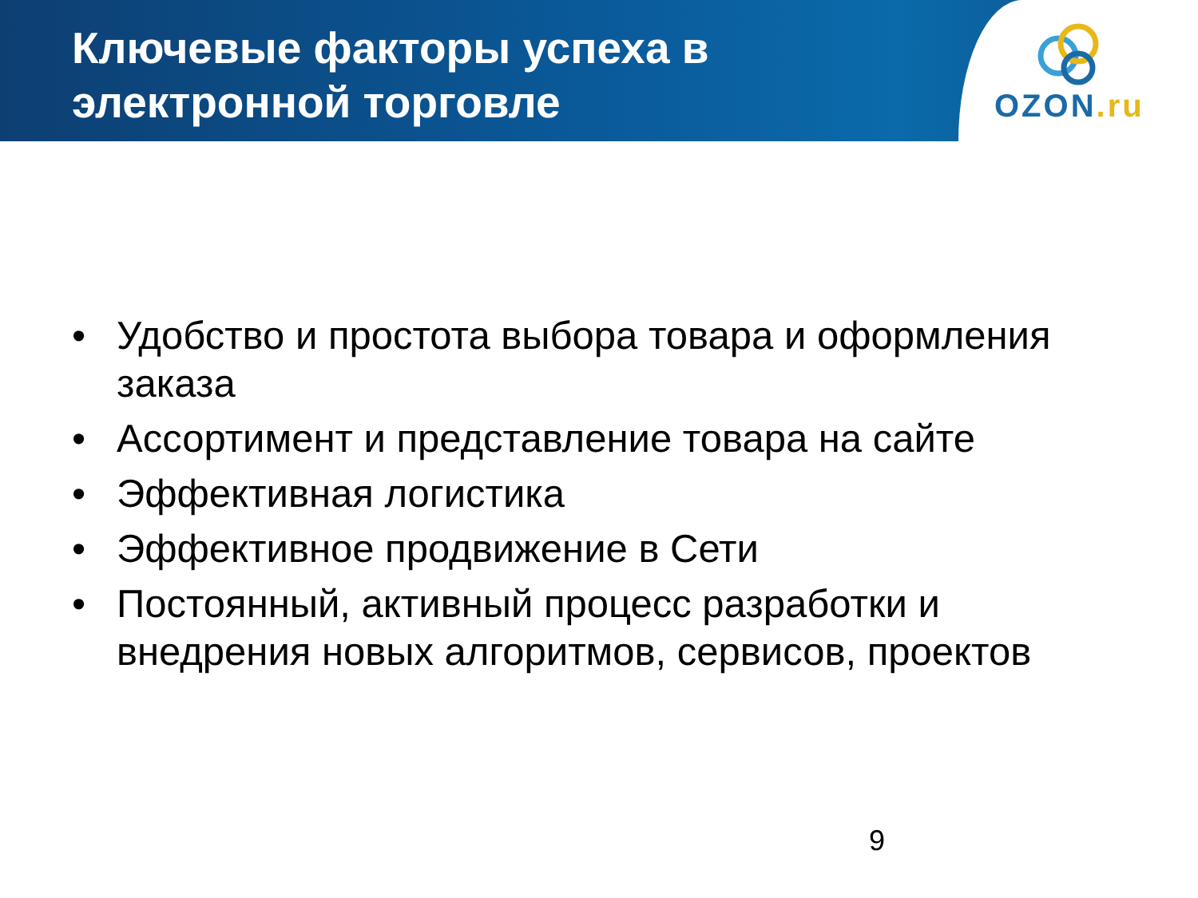Ключевые факторы успеха в
электронной торговле
OZON.ru
• Удобство и простота выбора товара и оформления заказа
• Ассортимент и представление товара на сайте
• Эффективная логистика
• Эффективное продвижение в Сети
• Постоянный, активный процесс разработки и внедрения новых алгоритмов, сервисов, проектов
9